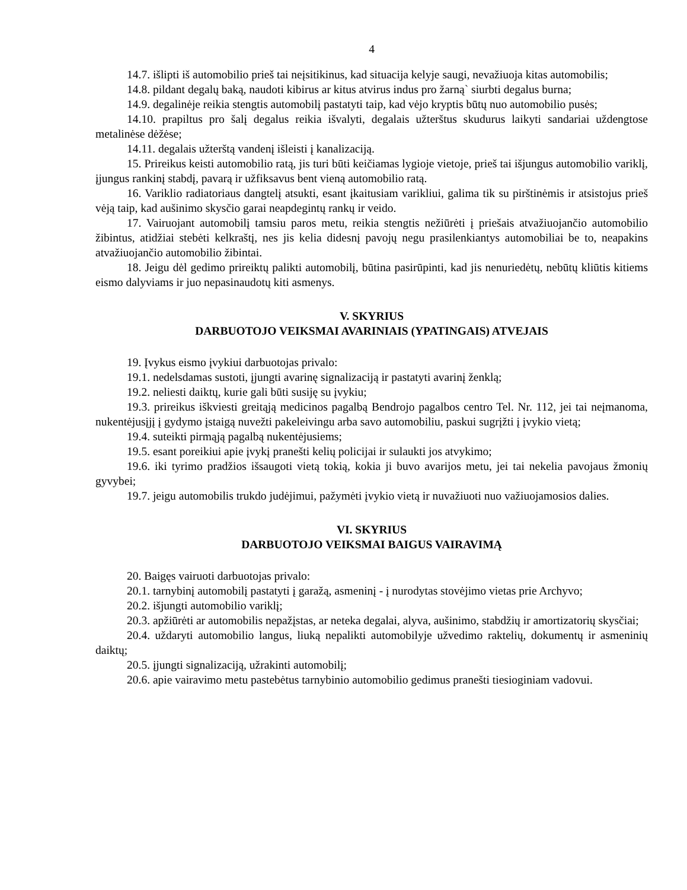4
14.7. išlipti iš automobilio prieš tai neįsitikinus, kad situacija kelyje saugi, nevažiuoja kitas automobilis;
14.8. pildant degalų baką, naudoti kibirus ar kitus atvirus indus pro žarną` siurbti degalus burna;
14.9. degalinėje reikia stengtis automobilį pastatyti taip, kad vėjo kryptis būtų nuo automobilio pusės;
14.10. prapiltus pro šalį degalus reikia išvalyti, degalais užterštus skudurus laikyti sandariai uždengtose metalinėse dėžėse;
14.11. degalais užterštą vandenį išleisti į kanalizaciją.
15. Prireikus keisti automobilio ratą, jis turi būti keičiamas lygioje vietoje, prieš tai išjungus automobilio variklį, įjungus rankinį stabdį, pavarą ir užfiksavus bent vieną automobilio ratą.
16. Variklio radiatoriaus dangtelį atsukti, esant įkaitusiam varikliui, galima tik su pirštinėmis ir atsistojus prieš vėją taip, kad aušinimo skysčio garai neapdegintų rankų ir veido.
17. Vairuojant automobilį tamsiu paros metu, reikia stengtis nežiūrėti į priešais atvažiuojančio automobilio žibintus, atidžiai stebėti kelkraštį, nes jis kelia didesnį pavojų negu prasilenkiantys automobiliai be to, neapakins atvažiuojančio automobilio žibintai.
18. Jeigu dėl gedimo prireiktų palikti automobilį, būtina pasirūpinti, kad jis nenuriedėtų, nebūtų kliūtis kitiems eismo dalyviams ir juo nepasinaudotų kiti asmenys.
V. SKYRIUS
DARBUOTOJO VEIKSMAI AVARINIAIS (YPATINGAIS) ATVEJAIS
19. Įvykus eismo įvykiui darbuotojas privalo:
19.1. nedelsdamas sustoti, įjungti avarinę signalizaciją ir pastatyti avarinį ženklą;
19.2. neliesti daiktų, kurie gali būti susiję su įvykiu;
19.3. prireikus iškviesti greitąją medicinos pagalbą Bendrojo pagalbos centro Tel. Nr. 112, jei tai neįmanoma, nukentėjusįjį į gydymo įstaigą nuvežti pakeleivingu arba savo automobiliu, paskui sugrįžti į įvykio vietą;
19.4. suteikti pirmąją pagalbą nukentėjusiems;
19.5. esant poreikiui apie įvykį pranešti kelių policijai ir sulaukti jos atvykimo;
19.6. iki tyrimo pradžios išsaugoti vietą tokią, kokia ji buvo avarijos metu, jei tai nekelia pavojaus žmonių gyvybei;
19.7. jeigu automobilis trukdo judėjimui, pažymėti įvykio vietą ir nuvažiuoti nuo važiuojamosios dalies.
VI. SKYRIUS
DARBUOTOJO VEIKSMAI BAIGUS VAIRAVIMĄ
20. Baigęs vairuoti darbuotojas privalo:
20.1. tarnybinį automobilį pastatyti į garažą, asmeninį - į nurodytas stovėjimo vietas prie Archyvo;
20.2. išjungti automobilio variklį;
20.3. apžiūrėti ar automobilis nepažįstas, ar neteka degalai, alyva, aušinimo, stabdžių ir amortizatorių skysčiai;
20.4. uždaryti automobilio langus, liuką nepalikti automobilyje užvedimo raktelių, dokumentų ir asmeninių daiktų;
20.5. įjungti signalizaciją, užrakinti automobilį;
20.6. apie vairavimo metu pastebėtus tarnybinio automobilio gedimus pranešti tiesioginiam vadovui.